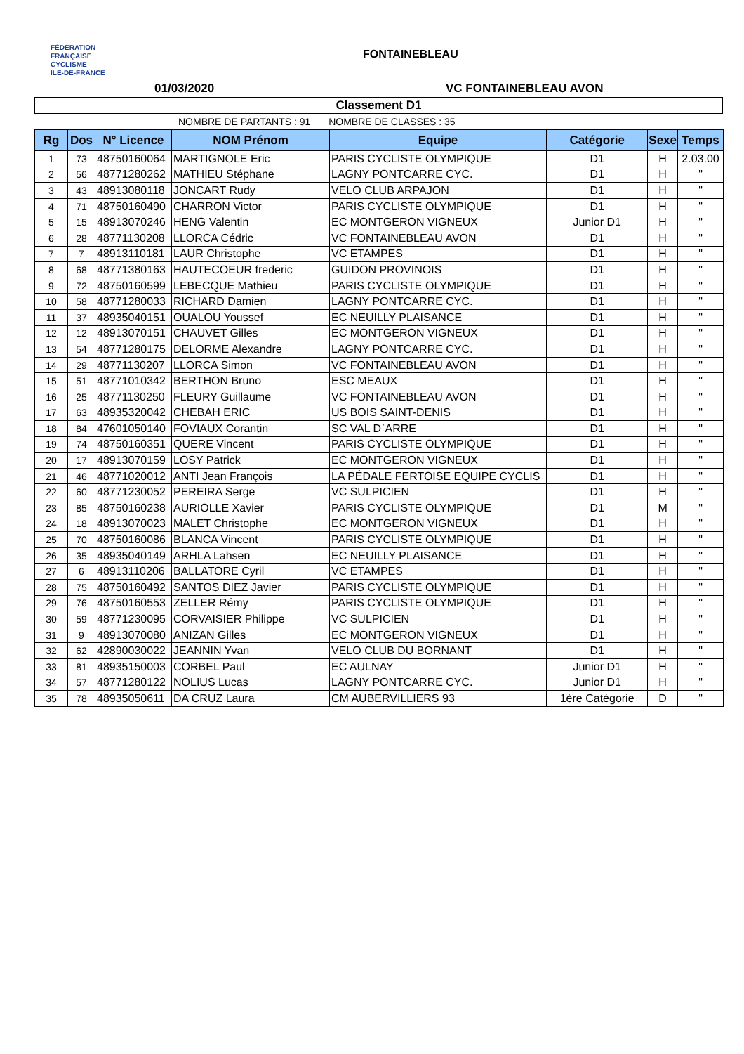FÉDÉRATION
FRANÇAISE
CYCLISME
ILE-DE-FRANCE
FONTAINEBLEAU
01/03/2020 VC FONTAINEBLEAU AVON
Classement D1
NOMBRE DE PARTANTS : 91 NOMBRE DE CLASSES : 35
| Rg | Dos | N° Licence | NOM Prénom | Equipe | Catégorie | Sexe | Temps |
| --- | --- | --- | --- | --- | --- | --- | --- |
| 1 | 73 | 48750160064 | MARTIGNOLE Eric | PARIS CYCLISTE OLYMPIQUE | D1 | H | 2.03.00 |
| 2 | 56 | 48771280262 | MATHIEU Stéphane | LAGNY PONTCARRE CYC. | D1 | H | " |
| 3 | 43 | 48913080118 | JONCART Rudy | VELO CLUB ARPAJON | D1 | H | " |
| 4 | 71 | 48750160490 | CHARRON Victor | PARIS CYCLISTE OLYMPIQUE | D1 | H | " |
| 5 | 15 | 48913070246 | HENG Valentin | EC MONTGERON VIGNEUX | Junior D1 | H | " |
| 6 | 28 | 48771130208 | LLORCA Cédric | VC FONTAINEBLEAU AVON | D1 | H | " |
| 7 | 7 | 48913110181 | LAUR Christophe | VC ETAMPES | D1 | H | " |
| 8 | 68 | 48771380163 | HAUTECOEUR frederic | GUIDON PROVINOIS | D1 | H | " |
| 9 | 72 | 48750160599 | LEBECQUE Mathieu | PARIS CYCLISTE OLYMPIQUE | D1 | H | " |
| 10 | 58 | 48771280033 | RICHARD Damien | LAGNY PONTCARRE CYC. | D1 | H | " |
| 11 | 37 | 48935040151 | OUALOU Youssef | EC NEUILLY PLAISANCE | D1 | H | " |
| 12 | 12 | 48913070151 | CHAUVET Gilles | EC MONTGERON VIGNEUX | D1 | H | " |
| 13 | 54 | 48771280175 | DELORME Alexandre | LAGNY PONTCARRE CYC. | D1 | H | " |
| 14 | 29 | 48771130207 | LLORCA Simon | VC FONTAINEBLEAU AVON | D1 | H | " |
| 15 | 51 | 48771010342 | BERTHON Bruno | ESC MEAUX | D1 | H | " |
| 16 | 25 | 48771130250 | FLEURY Guillaume | VC FONTAINEBLEAU AVON | D1 | H | " |
| 17 | 63 | 48935320042 | CHEBAH ERIC | US BOIS SAINT-DENIS | D1 | H | " |
| 18 | 84 | 47601050140 | FOVIAUX Corantin | SC VAL D`ARRE | D1 | H | " |
| 19 | 74 | 48750160351 | QUERE Vincent | PARIS CYCLISTE OLYMPIQUE | D1 | H | " |
| 20 | 17 | 48913070159 | LOSY Patrick | EC MONTGERON VIGNEUX | D1 | H | " |
| 21 | 46 | 48771020012 | ANTI Jean François | LA PÉDALE FERTOISE EQUIPE CYCLIS | D1 | H | " |
| 22 | 60 | 48771230052 | PEREIRA Serge | VC SULPICIEN | D1 | H | " |
| 23 | 85 | 48750160238 | AURIOLLE Xavier | PARIS CYCLISTE OLYMPIQUE | D1 | M | " |
| 24 | 18 | 48913070023 | MALET Christophe | EC MONTGERON VIGNEUX | D1 | H | " |
| 25 | 70 | 48750160086 | BLANCA Vincent | PARIS CYCLISTE OLYMPIQUE | D1 | H | " |
| 26 | 35 | 48935040149 | ARHLA Lahsen | EC NEUILLY PLAISANCE | D1 | H | " |
| 27 | 6 | 48913110206 | BALLATORE Cyril | VC ETAMPES | D1 | H | " |
| 28 | 75 | 48750160492 | SANTOS DIEZ Javier | PARIS CYCLISTE OLYMPIQUE | D1 | H | " |
| 29 | 76 | 48750160553 | ZELLER Rémy | PARIS CYCLISTE OLYMPIQUE | D1 | H | " |
| 30 | 59 | 48771230095 | CORVAISIER Philippe | VC SULPICIEN | D1 | H | " |
| 31 | 9 | 48913070080 | ANIZAN Gilles | EC MONTGERON VIGNEUX | D1 | H | " |
| 32 | 62 | 42890030022 | JEANNIN Yvan | VELO CLUB DU BORNANT | D1 | H | " |
| 33 | 81 | 48935150003 | CORBEL Paul | EC AULNAY | Junior D1 | H | " |
| 34 | 57 | 48771280122 | NOLIUS Lucas | LAGNY PONTCARRE CYC. | Junior D1 | H | " |
| 35 | 78 | 48935050611 | DA CRUZ Laura | CM AUBERVILLIERS 93 | 1ère Catégorie | D | " |